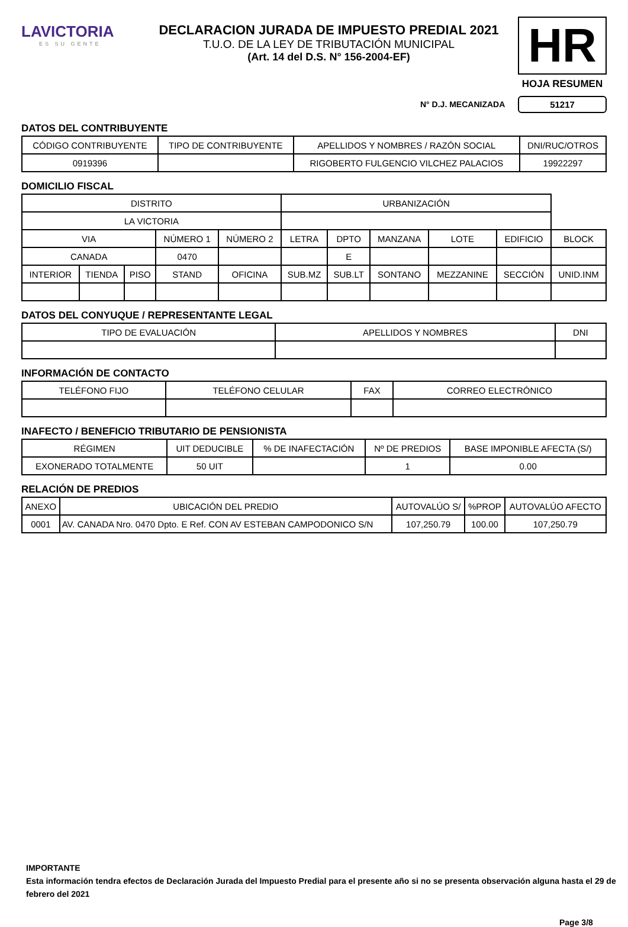LAVICTORIA
ES SU GENTE
DECLARACION JURADA DE IMPUESTO PREDIAL 2021
T.U.O. DE LA LEY DE TRIBUTACIÓN MUNICIPAL
(Art. 14 del D.S. N° 156-2004-EF)
HR
HOJA RESUMEN
51217
N° D.J. MECANIZADA
DATOS DEL CONTRIBUYENTE
| CÓDIGO CONTRIBUYENTE | TIPO DE CONTRIBUYENTE | APELLIDOS Y NOMBRES / RAZÓN SOCIAL | DNI/RUC/OTROS |
| --- | --- | --- | --- |
| 0919396 | | RIGOBERTO FULGENCIO VILCHEZ PALACIOS | 19922297 |
DOMICILIO FISCAL
| DISTRITO | | | | | URBANIZACIÓN | | | | | |
| --- | --- | --- | --- | --- | --- | --- | --- | --- | --- | --- |
| LA VICTORIA | | | | | | | | | | |
| VIA | | | NÚMERO 1 | NÚMERO 2 | LETRA | DPTO | MANZANA | LOTE | EDIFICIO | BLOCK |
| CANADA | | | 0470 | | | E | | | | |
| INTERIOR | TIENDA | PISO | STAND | OFICINA | SUB.MZ | SUB.LT | SONTANO | MEZZANINE | SECCIÓN | UNID.INM |
DATOS DEL CONYUQUE / REPRESENTANTE LEGAL
| TIPO DE EVALUACIÓN | APELLIDOS Y NOMBRES | DNI |
| --- | --- | --- |
INFORMACIÓN DE CONTACTO
| TELÉFONO FIJO | TELÉFONO CELULAR | FAX | CORREO ELECTRÓNICO |
| --- | --- | --- | --- |
INAFECTO / BENEFICIO TRIBUTARIO DE PENSIONISTA
| RÉGIMEN | UIT DEDUCIBLE | % DE INAFECTACIÓN | Nº DE PREDIOS | BASE IMPONIBLE AFECTA (S/) |
| --- | --- | --- | --- | --- |
| EXONERADO TOTALMENTE | 50 UIT | | 1 | 0.00 |
RELACIÓN DE PREDIOS
| ANEXO | UBICACIÓN DEL PREDIO | AUTOVALÚO S/ | %PROP | AUTOVALÚO AFECTO |
| --- | --- | --- | --- | --- |
| 0001 | AV. CANADA Nro. 0470 Dpto. E Ref. CON AV ESTEBAN CAMPODONICO S/N | 107,250.79 | 100.00 | 107,250.79 |
IMPORTANTE
Esta información tendra efectos de Declaración Jurada del Impuesto Predial para el presente año si no se presenta observación alguna hasta el 29 de febrero del 2021
Page 3/8